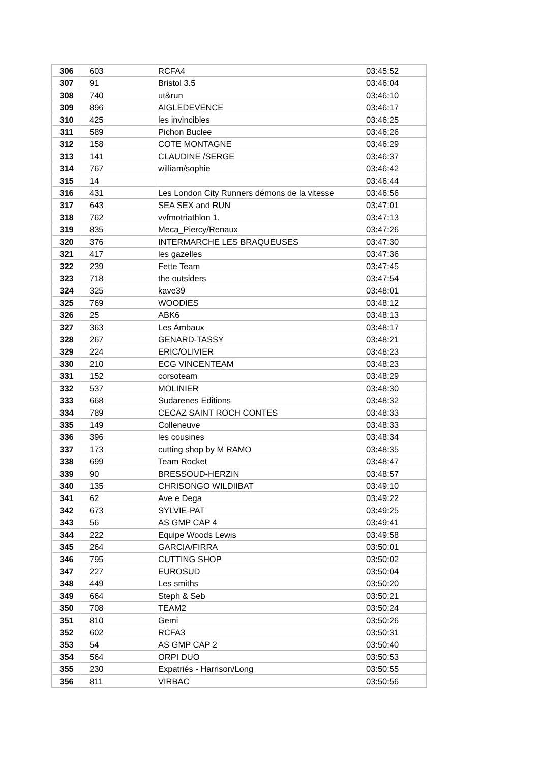| 306 | 603 | RCFA4 | 03:45:52 |
| 307 | 91 | Bristol 3.5 | 03:46:04 |
| 308 | 740 | ut&run | 03:46:10 |
| 309 | 896 | AIGLEDEVENCE | 03:46:17 |
| 310 | 425 | les invincibles | 03:46:25 |
| 311 | 589 | Pichon Buclee | 03:46:26 |
| 312 | 158 | COTE MONTAGNE | 03:46:29 |
| 313 | 141 | CLAUDINE /SERGE | 03:46:37 |
| 314 | 767 | william/sophie | 03:46:42 |
| 315 | 14 | | 03:46:44 |
| 316 | 431 | Les London City Runners démons de la vitesse | 03:46:56 |
| 317 | 643 | SEA SEX and RUN | 03:47:01 |
| 318 | 762 | vvfmotriathlon 1. | 03:47:13 |
| 319 | 835 | Meca_Piercy/Renaux | 03:47:26 |
| 320 | 376 | INTERMARCHE LES BRAQUEUSES | 03:47:30 |
| 321 | 417 | les gazelles | 03:47:36 |
| 322 | 239 | Fette Team | 03:47:45 |
| 323 | 718 | the outsiders | 03:47:54 |
| 324 | 325 | kave39 | 03:48:01 |
| 325 | 769 | WOODIES | 03:48:12 |
| 326 | 25 | ABK6 | 03:48:13 |
| 327 | 363 | Les Ambaux | 03:48:17 |
| 328 | 267 | GENARD-TASSY | 03:48:21 |
| 329 | 224 | ERIC/OLIVIER | 03:48:23 |
| 330 | 210 | ECG VINCENTEAM | 03:48:23 |
| 331 | 152 | corsoteam | 03:48:29 |
| 332 | 537 | MOLINIER | 03:48:30 |
| 333 | 668 | Sudarenes Editions | 03:48:32 |
| 334 | 789 | CECAZ SAINT ROCH CONTES | 03:48:33 |
| 335 | 149 | Colleneuve | 03:48:33 |
| 336 | 396 | les cousines | 03:48:34 |
| 337 | 173 | cutting shop by M RAMO | 03:48:35 |
| 338 | 699 | Team Rocket | 03:48:47 |
| 339 | 90 | BRESSOUD-HERZIN | 03:48:57 |
| 340 | 135 | CHRISONGO WILDIIBAT | 03:49:10 |
| 341 | 62 | Ave e Dega | 03:49:22 |
| 342 | 673 | SYLVIE-PAT | 03:49:25 |
| 343 | 56 | AS GMP CAP 4 | 03:49:41 |
| 344 | 222 | Equipe Woods Lewis | 03:49:58 |
| 345 | 264 | GARCIA/FIRRA | 03:50:01 |
| 346 | 795 | CUTTING SHOP | 03:50:02 |
| 347 | 227 | EUROSUD | 03:50:04 |
| 348 | 449 | Les smiths | 03:50:20 |
| 349 | 664 | Steph & Seb | 03:50:21 |
| 350 | 708 | TEAM2 | 03:50:24 |
| 351 | 810 | Gemi | 03:50:26 |
| 352 | 602 | RCFA3 | 03:50:31 |
| 353 | 54 | AS GMP CAP 2 | 03:50:40 |
| 354 | 564 | ORPI DUO | 03:50:53 |
| 355 | 230 | Expatriés - Harrison/Long | 03:50:55 |
| 356 | 811 | VIRBAC | 03:50:56 |